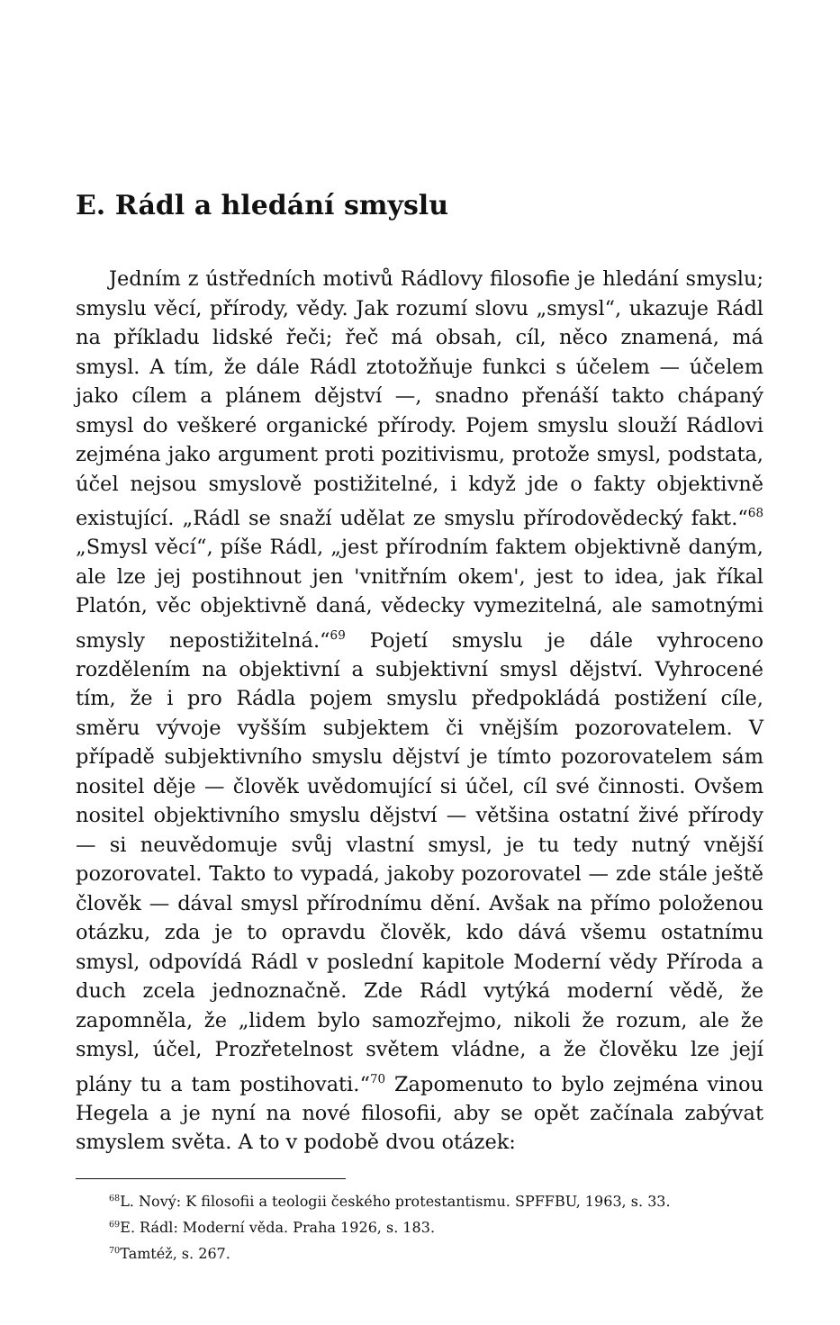E. Rádl a hledání smyslu
Jedním z ústředních motivů Rádlovy filosofie je hledání smyslu; smyslu věcí, přírody, vědy. Jak rozumí slovu „smysl“, ukazuje Rádl na příkladu lidské řeči; řeč má obsah, cíl, něco znamená, má smysl. A tím, že dále Rádl ztotožňuje funkci s účelem — účelem jako cílem a plánem dějství —, snadno přenáší takto chápaný smysl do veškeré organické přírody. Pojem smyslu slouží Rádlovi zejména jako argument proti pozitivismu, protože smysl, podstata, účel nejsou smyslově postižitelné, i když jde o fakty objektivně existující. „Rádl se snaží udělat ze smyslu přírodovědecký fakt.“<sup>68</sup> „Smysl věcí“, píše Rádl, „jest přírodním faktem objektivně daným, ale lze jej postihnout jen 'vnitřním okem', jest to idea, jak říkal Platón, věc objektivně daná, vědecky vymezitelná, ale samotnými smysly nepostižitelná.“<sup>69</sup> Pojetí smyslu je dále vyhroceno rozdělením na objektivní a subjektivní smysl dějství. Vyhrocené tím, že i pro Rádla pojem smyslu předpokládá postižení cíle, směru vývoje vyšším subjektem či vnějším pozorovatelem. V případě subjektivního smyslu dějství je tímto pozorovatelem sám nositel děje — člověk uvědomující si účel, cíl své činnosti. Ovšem nositel objektivního smyslu dějství — většina ostatní živé přírody — si neuvědomuje svůj vlastní smysl, je tu tedy nutný vnější pozorovatel. Takto to vypadá, jakoby pozorovatel — zde stále ještě člověk — dával smysl přírodnímu dění. Avšak na přímo položenou otázku, zda je to opravdu člověk, kdo dává všemu ostatnímu smysl, odpovídá Rádl v poslední kapitole Moderní vědy Příroda a duch zcela jednoznačně. Zde Rádl vytýká moderní vědě, že zapomněla, že „lidem bylo samozřejmo, nikoli že rozum, ale že smysl, účel, Prozřetelnost světem vládne, a že člověku lze její plány tu a tam postihovati.“<sup>70</sup> Zapomenuto to bylo zejména vinou Hegela a je nyní na nové filosofii, aby se opět začínala zabývat smyslem světa. A to v podobě dvou otázek:
<sup>68</sup> L. Nový: K filosofii a teologii českého protestantismu. SPFFBU, 1963, s. 33.
<sup>69</sup> E. Rádl: Moderní věda. Praha 1926, s. 183.
<sup>70</sup> Tamtéž, s. 267.